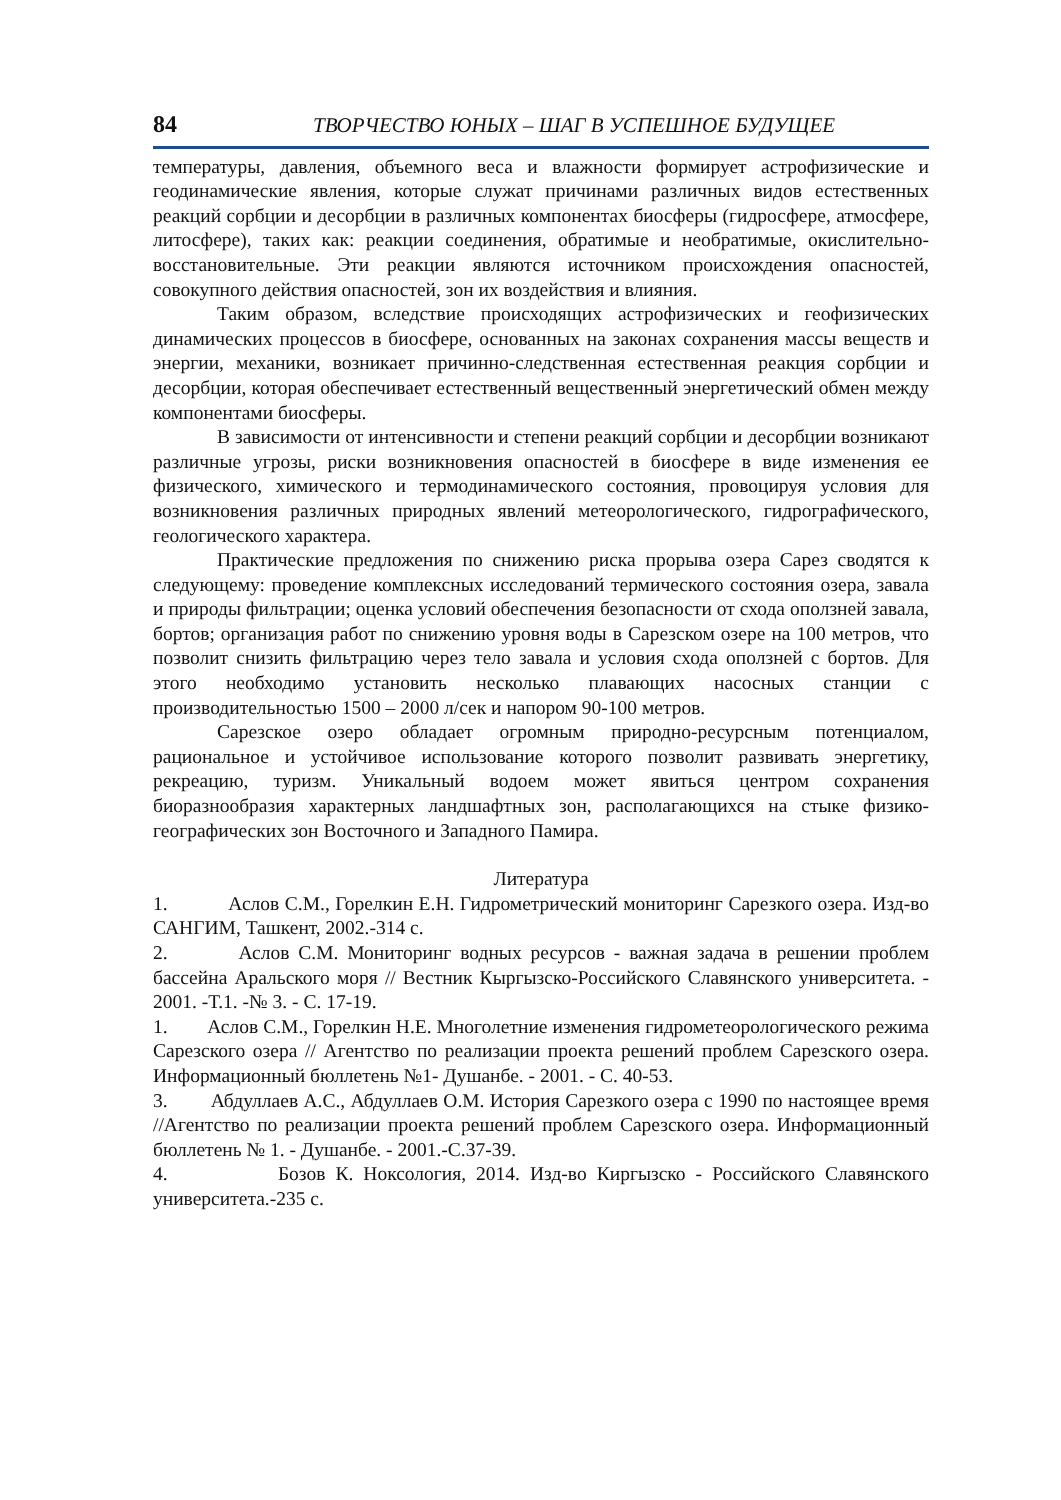84 ТВОРЧЕСТВО ЮНЫХ – ШАГ В УСПЕШНОЕ БУДУЩЕЕ
температуры, давления, объемного веса и влажности формирует астрофизические и геодинамические явления, которые служат причинами различных видов естественных реакций сорбции и десорбции в различных компонентах биосферы (гидросфере, атмосфере, литосфере), таких как: реакции соединения, обратимые и необратимые, окислительно-восстановительные. Эти реакции являются источником происхождения опасностей, совокупного действия опасностей, зон их воздействия и влияния.
Таким образом, вследствие происходящих астрофизических и геофизических динамических процессов в биосфере, основанных на законах сохранения массы веществ и энергии, механики, возникает причинно-следственная естественная реакция сорбции и десорбции, которая обеспечивает естественный вещественный энергетический обмен между компонентами биосферы.
В зависимости от интенсивности и степени реакций сорбции и десорбции возникают различные угрозы, риски возникновения опасностей в биосфере в виде изменения ее физического, химического и термодинамического состояния, провоцируя условия для возникновения различных природных явлений метеорологического, гидрографического, геологического характера.
Практические предложения по снижению риска прорыва озера Сарез сводятся к следующему: проведение комплексных исследований термического состояния озера, завала и природы фильтрации; оценка условий обеспечения безопасности от схода оползней завала, бортов; организация работ по снижению уровня воды в Сарезском озере на 100 метров, что позволит снизить фильтрацию через тело завала и условия схода оползней с бортов. Для этого необходимо установить несколько плавающих насосных станции с производительностью 1500 – 2000 л/сек и напором 90-100 метров.
Сарезское озеро обладает огромным природно-ресурсным потенциалом, рациональное и устойчивое использование которого позволит развивать энергетику, рекреацию, туризм. Уникальный водоем может явиться центром сохранения биоразнообразия характерных ландшафтных зон, располагающихся на стыке физико-географических зон Восточного и Западного Памира.
Литература
1. Аслов С.М., Горелкин Е.Н. Гидрометрический мониторинг Сарезкого озера. Изд-во САНГИМ, Ташкент, 2002.-314 с.
2. Аслов С.М. Мониторинг водных ресурсов - важная задача в решении проблем бассейна Аральского моря // Вестник Кыргызско-Российского Славянского университета. - 2001. -Т.1. -№ 3. - С. 17-19.
1. Аслов С.М., Горелкин Н.Е. Многолетние изменения гидрометеорологического режима Сарезского озера // Агентство по реализации проекта решений проблем Сарезского озера. Информационный бюллетень №1- Душанбе. - 2001. - С. 40-53.
3. Абдуллаев А.С., Абдуллаев О.М. История Сарезкого озера с 1990 по настоящее время //Агентство по реализации проекта решений проблем Сарезского озера. Информационный бюллетень № 1. - Душанбе. - 2001.-С.37-39.
4. Бозов К. Ноксология, 2014. Изд-во Киргызско - Российского Славянского университета.-235 с.